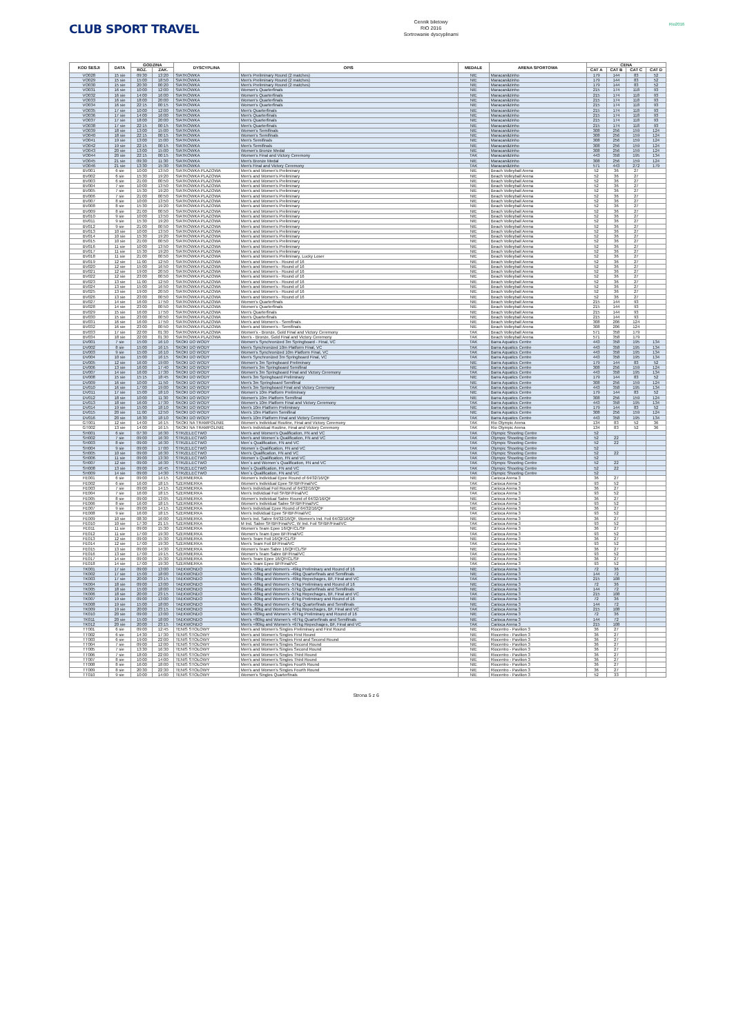CLUB SPORT TRAVEL
Cennik biletowy
RIO 2016
Sortrowanie dyscyplinami
Rio2016
| KOD SESJI | DATA | GODZINA | | DYSCYPLINA | OPIS | MEDALE | ARENA SPORTOWA | CENA | | | |
| --- | --- | --- | --- | --- | --- | --- | --- | --- | --- | --- | --- |
| | | ROZ. | ZAK. | | | | | CAT A | CAT B | CAT C | CAT D |
| VO028 | 15 sie | 09:30 | 13:20 | SIATKÓWKA | Men's Preliminary Round (2 matches) | NIE | Maracanãzinho | 179 | 144 | 83 | 52 |
| VO029 | 15 sie | 15:00 | 18:50 | SIATKÓWKA | Men's Preliminary Round (2 matches) | NIE | Maracanãzinho | 179 | 144 | 83 | 52 |
| VO030 | 15 sie | 20:30 | 00:20 | SIATKÓWKA | Men's Preliminary Round (2 matches) | NIE | Maracanãzinho | 179 | 144 | 83 | 52 |
| VO031 | 16 sie | 10:00 | 12:00 | SIATKÓWKA | Women's Quarterfinals | NIE | Maracanãzinho | 215 | 174 | 118 | 93 |
| VO032 | 16 sie | 14:00 | 16:00 | SIATKÓWKA | Women's Quarterfinals | NIE | Maracanãzinho | 215 | 174 | 118 | 93 |
| VO033 | 16 sie | 18:00 | 20:00 | SIATKÓWKA | Women's Quarterfinals | NIE | Maracanãzinho | 215 | 174 | 118 | 93 |
| VO034 | 16 sie | 22:15 | 00:15 | SIATKÓWKA | Women's Quarterfinals | NIE | Maracanãzinho | 215 | 174 | 118 | 93 |
| VO035 | 17 sie | 10:00 | 12:00 | SIATKÓWKA | Men's Quarterfinals | NIE | Maracanãzinho | 215 | 174 | 118 | 93 |
| VO036 | 17 sie | 14:00 | 16:00 | SIATKÓWKA | Men's Quarterfinals | NIE | Maracanãzinho | 215 | 174 | 118 | 93 |
| VO037 | 17 sie | 18:00 | 20:00 | SIATKÓWKA | Men's Quarterfinals | NIE | Maracanãzinho | 215 | 174 | 118 | 93 |
| VO038 | 17 sie | 22:15 | 00:15 | SIATKÓWKA | Men's Quarterfinals | NIE | Maracanãzinho | 215 | 174 | 118 | 93 |
| VO039 | 18 sie | 13:00 | 15:00 | SIATKÓWKA | Women's Semifinals | NIE | Maracanãzinho | 308 | 256 | 159 | 124 |
| VO040 | 18 sie | 22:15 | 00:15 | SIATKÓWKA | Women's Semifinals | NIE | Maracanãzinho | 308 | 256 | 159 | 124 |
| VO041 | 19 sie | 13:00 | 15:00 | SIATKÓWKA | Men's Semifinals | NIE | Maracanãzinho | 308 | 256 | 159 | 124 |
| VO042 | 19 sie | 22:15 | 00:15 | SIATKÓWKA | Men's Semifinals | NIE | Maracanãzinho | 308 | 256 | 159 | 124 |
| VO043 | 20 sie | 13:00 | 15:00 | SIATKÓWKA | Women's Bronze Medal | NIE | Maracanãzinho | 308 | 256 | 159 | 124 |
| VO044 | 20 sie | 22:15 | 00:15 | SIATKÓWKA | Women's Final and Victory Ceremony | TAK | Maracanãzinho | 443 | 358 | 195 | 134 |
| VO045 | 21 sie | 09:30 | 11:30 | SIATKÓWKA | Men's Bronze Medal | NIE | Maracanãzinho | 308 | 256 | 159 | 124 |
| VO046 | 21 sie | 13:30 | 15:30 | SIATKÓWKA | Men's Final and Victory Ceremony | TAK | Maracanãzinho | 571 | 443 | 272 | 179 |
| BV001 | 6 sie | 10:00 | 13:50 | SIATKÓWKA PLAŻOWA | Men's and Women's Preliminary | NIE | Beach Volleyball Arena | 52 | 36 | 27 | |
| BV002 | 6 sie | 15:30 | 19:20 | SIATKÓWKA PLAŻOWA | Men's and Women's Preliminary | NIE | Beach Volleyball Arena | 52 | 36 | 27 | |
| BV003 | 6 sie | 21:00 | 00:50 | SIATKÓWKA PLAŻOWA | Men's and Women's Preliminary | NIE | Beach Volleyball Arena | 52 | 36 | 27 | |
| BV004 | 7 sie | 10:00 | 13:50 | SIATKÓWKA PLAŻOWA | Men's and Women's Preliminary | NIE | Beach Volleyball Arena | 52 | 36 | 27 | |
| BV005 | 7 sie | 15:30 | 19:20 | SIATKÓWKA PLAŻOWA | Men's and Women's Preliminary | NIE | Beach Volleyball Arena | 52 | 36 | 27 | |
| BV006 | 7 sie | 21:00 | 00:50 | SIATKÓWKA PLAŻOWA | Men's and Women's Preliminary | NIE | Beach Volleyball Arena | 52 | 36 | 27 | |
| BV007 | 8 sie | 10:00 | 13:50 | SIATKÓWKA PLAŻOWA | Men's and Women's Preliminary | NIE | Beach Volleyball Arena | 52 | 36 | 27 | |
| BV008 | 8 sie | 15:30 | 19:20 | SIATKÓWKA PLAŻOWA | Men's and Women's Preliminary | NIE | Beach Volleyball Arena | 52 | 36 | 27 | |
| BV009 | 8 sie | 21:00 | 00:50 | SIATKÓWKA PLAŻOWA | Men's and Women's Preliminary | NIE | Beach Volleyball Arena | 52 | 36 | 27 | |
| BV010 | 9 sie | 10:00 | 13:50 | SIATKÓWKA PLAŻOWA | Men's and Women's Preliminary | NIE | Beach Volleyball Arena | 52 | 36 | 27 | |
| BV011 | 9 sie | 15:30 | 19:20 | SIATKÓWKA PLAŻOWA | Men's and Women's Preliminary | NIE | Beach Volleyball Arena | 52 | 36 | 27 | |
| BV012 | 9 sie | 21:00 | 00:50 | SIATKÓWKA PLAŻOWA | Men's and Women's Preliminary | NIE | Beach Volleyball Arena | 52 | 36 | 27 | |
| BV013 | 10 sie | 10:00 | 13:50 | SIATKÓWKA PLAŻOWA | Men's and Women's Preliminary | NIE | Beach Volleyball Arena | 52 | 36 | 27 | |
| BV014 | 10 sie | 15:30 | 19:20 | SIATKÓWKA PLAŻOWA | Men's and Women's Preliminary | NIE | Beach Volleyball Arena | 52 | 36 | 27 | |
| BV015 | 10 sie | 21:00 | 00:50 | SIATKÓWKA PLAŻOWA | Men's and Women's Preliminary | NIE | Beach Volleyball Arena | 52 | 36 | 27 | |
| BV016 | 11 sie | 10:00 | 13:50 | SIATKÓWKA PLAŻOWA | Men's and Women's Preliminary | NIE | Beach Volleyball Arena | 52 | 36 | 27 | |
| BV017 | 11 sie | 15:30 | 19:20 | SIATKÓWKA PLAŻOWA | Men's and Women's Preliminary | NIE | Beach Volleyball Arena | 52 | 36 | 27 | |
| BV018 | 11 sie | 21:00 | 00:50 | SIATKÓWKA PLAŻOWA | Men's and Women's Preliminary, Lucky Loser | NIE | Beach Volleyball Arena | 52 | 36 | 27 | |
| BV019 | 12 sie | 11:00 | 12:50 | SIATKÓWKA PLAŻOWA | Men's and Women's - Round of 16 | NIE | Beach Volleyball Arena | 52 | 36 | 27 | |
| BV020 | 12 sie | 15:00 | 16:50 | SIATKÓWKA PLAŻOWA | Men's and Women's - Round of 16 | NIE | Beach Volleyball Arena | 52 | 36 | 27 | |
| BV021 | 12 sie | 19:00 | 20:50 | SIATKÓWKA PLAŻOWA | Men's and Women's - Round of 16 | NIE | Beach Volleyball Arena | 52 | 36 | 27 | |
| BV022 | 12 sie | 23:00 | 00:50 | SIATKÓWKA PLAŻOWA | Men's and Women's - Round of 16 | NIE | Beach Volleyball Arena | 52 | 36 | 27 | |
| BV023 | 13 sie | 11:00 | 12:50 | SIATKÓWKA PLAŻOWA | Men's and Women's - Round of 16 | NIE | Beach Volleyball Arena | 52 | 36 | 27 | |
| BV024 | 13 sie | 15:00 | 16:50 | SIATKÓWKA PLAŻOWA | Men's and Women's - Round of 16 | NIE | Beach Volleyball Arena | 52 | 36 | 27 | |
| BV025 | 13 sie | 19:00 | 20:50 | SIATKÓWKA PLAŻOWA | Men's and Women's - Round of 16 | NIE | Beach Volleyball Arena | 52 | 36 | 27 | |
| BV026 | 13 sie | 23:00 | 00:50 | SIATKÓWKA PLAŻOWA | Men's and Women's - Round of 16 | NIE | Beach Volleyball Arena | 52 | 36 | 27 | |
| BV027 | 14 sie | 16:00 | 17:50 | SIATKÓWKA PLAŻOWA | Women's Quarterfinals | NIE | Beach Volleyball Arena | 215 | 144 | 93 | |
| BV028 | 14 sie | 23:00 | 00:50 | SIATKÓWKA PLAŻOWA | Women's Quarterfinals | NIE | Beach Volleyball Arena | 215 | 144 | 93 | |
| BV029 | 15 sie | 16:00 | 17:50 | SIATKÓWKA PLAŻOWA | Men's Quarterfinals | NIE | Beach Volleyball Arena | 215 | 144 | 93 | |
| BV030 | 15 sie | 23:00 | 00:50 | SIATKÓWKA PLAŻOWA | Men's Quarterfinals | NIE | Beach Volleyball Arena | 215 | 144 | 93 | |
| BV031 | 16 sie | 16:00 | 17:50 | SIATKÓWKA PLAŻOWA | Men's and Women's - Semifinals | NIE | Beach Volleyball Arena | 308 | 206 | 124 | |
| BV032 | 16 sie | 23:00 | 00:50 | SIATKÓWKA PLAŻOWA | Men's and Women's - Semifinals | NIE | Beach Volleyball Arena | 308 | 206 | 124 | |
| BV033 | 17 sie | 22:00 | 01:30 | SIATKÓWKA PLAŻOWA | Women's - Bronze, Gold Final and Victory Ceremony | TAK | Beach Volleyball Arena | 571 | 358 | 179 | |
| BV034 | 18 sie | 22:00 | 01:30 | SIATKÓWKA PLAŻOWA | Men's - Bronze, Gold Final and Victory Ceremony | TAK | Beach Volleyball Arena | 571 | 358 | 179 | |
| DV001 | 7 sie | 15:00 | 16:10 | SKOKI DO WODY | Women's Synchronized 3m Springboard - Final, VC | TAK | Barra Aquatics Centre | 443 | 358 | 195 | 134 |
| DV002 | 8 sie | 15:00 | 16:15 | SKOKI DO WODY | Men's Synchronized 10m Platform Final, VC | TAK | Barra Aquatics Centre | 443 | 358 | 195 | 134 |
| DV003 | 9 sie | 15:00 | 16:10 | SKOKI DO WODY | Women's Synchronized 10m Platform Final, VC | TAK | Barra Aquatics Centre | 443 | 358 | 195 | 134 |
| DV004 | 10 sie | 15:00 | 16:15 | SKOKI DO WODY | Men's Synchronized 3m Springboard Final, VC | TAK | Barra Aquatics Centre | 443 | 358 | 195 | 134 |
| DV005 | 12 sie | 16:00 | 19:00 | SKOKI DO WODY | Women's 3m Springboard Preliminary | NIE | Barra Aquatics Centre | 179 | 144 | 83 | 52 |
| DV006 | 13 sie | 16:00 | 17:40 | SKOKI DO WODY | Women's 3m Springboard Semifinal | NIE | Barra Aquatics Centre | 308 | 256 | 159 | 124 |
| DV007 | 14 sie | 16:00 | 17:30 | SKOKI DO WODY | Women's 3m Springboard Final and Victory Ceremony | TAK | Barra Aquatics Centre | 443 | 358 | 195 | 134 |
| DV008 | 15 sie | 15:15 | 18:45 | SKOKI DO WODY | Men's 3m Springboard Preliminary | NIE | Barra Aquatics Centre | 179 | 144 | 83 | 52 |
| DV009 | 16 sie | 10:00 | 11:50 | SKOKI DO WODY | Men's 3m Springboard Semifinal | NIE | Barra Aquatics Centre | 308 | 256 | 159 | 124 |
| DV010 | 16 sie | 17:00 | 19:00 | SKOKI DO WODY | Men's 3m Springboard Final and Victory Ceremony | TAK | Barra Aquatics Centre | 443 | 358 | 195 | 134 |
| DV011 | 17 sie | 15:00 | 18:10 | SKOKI DO WODY | Women's 10m Platform Preliminary | NIE | Barra Aquatics Centre | 179 | 144 | 83 | 52 |
| DV012 | 18 sie | 10:00 | 11:30 | SKOKI DO WODY | Women's 10m Platform Semifinal | NIE | Barra Aquatics Centre | 308 | 256 | 159 | 124 |
| DV013 | 18 sie | 16:00 | 17:30 | SKOKI DO WODY | Women's 10m Platform Final and Victory Ceremony | TAK | Barra Aquatics Centre | 443 | 358 | 195 | 134 |
| DV014 | 19 sie | 15:00 | 18:10 | SKOKI DO WODY | Men's 10m Platform Preliminary | NIE | Barra Aquatics Centre | 179 | 144 | 83 | 52 |
| DV015 | 20 sie | 11:00 | 12:50 | SKOKI DO WODY | Men's 10m Platform Semifinal | NIE | Barra Aquatics Centre | 308 | 256 | 159 | 124 |
| DV016 | 20 sie | 16:30 | 18:10 | SKOKI DO WODY | Men's 10m Platform Final and Victory Ceremony | TAK | Barra Aquatics Centre | 443 | 358 | 195 | 134 |
| GT001 | 12 sie | 14:00 | 16:15 | SKOKI NA TRAMPOLINIE | Women's Individual Routine, Final and Victory Ceremony | TAK | Rio Olympic Arena | 134 | 83 | 52 | 36 |
| GT002 | 13 sie | 14:00 | 16:15 | SKOKI NA TRAMPOLINIE | Men's Individual Routine, Final and Victory Ceremony | TAK | Rio Olympic Arena | 134 | 83 | 52 | 36 |
| SH001 | 6 sie | 07:30 | 16:30 | STRZELECTWO | Men's and Women's Qualification, FN and VC | TAK | Olympic Shooting Centre | 52 | | | |
| SH002 | 7 sie | 09:00 | 16:30 | STRZELECTWO | Men's and Women´s Qualification, FN and VC | TAK | Olympic Shooting Centre | 52 | 22 | | |
| SH003 | 8 sie | 09:00 | 16:30 | STRZELECTWO | Men´s Qualification, FN and VC | TAK | Olympic Shooting Centre | 52 | 22 | | |
| SH004 | 9 sie | 09:00 | 17:00 | STRZELECTWO | Women´s Qualification, FN and VC | TAK | Olympic Shooting Centre | 52 | | | |
| SH005 | 10 sie | 09:00 | 16:30 | STRZELECTWO | Men's Qualification, FN and VC | TAK | Olympic Shooting Centre | 52 | 22 | | |
| SH006 | 11 sie | 09:00 | 13:30 | STRZELECTWO | Women´s Qualification, FN and VC | TAK | Olympic Shooting Centre | 52 | | | |
| SH007 | 12 sie | 09:00 | 16:30 | STRZELECTWO | Men´s and Women´s Qualification, FN and VC | TAK | Olympic Shooting Centre | 52 | 22 | | |
| SH008 | 13 sie | 09:00 | 16:45 | STRZELECTWO | Men´s Qualification, FN and VC | TAK | Olympic Shooting Centre | 52 | 22 | | |
| SH009 | 14 sie | 09:00 | 14:30 | STRZELECTWO | Men´s Qualification, FN and VC | TAK | Olympic Shooting Centre | 52 | | | |
| FE001 | 6 sie | 09:00 | 14:15 | SZERMIERKA | Women's Individual Epee Round of 64/32/16/QF | NIE | Carioca Arena 3 | 36 | 27 | | |
| FE002 | 6 sie | 16:00 | 18:15 | SZERMIERKA | Women's Individual Epee SF/BF/Final/VC | TAK | Carioca Arena 3 | 93 | 52 | | |
| FE003 | 7 sie | 09:00 | 14:15 | SZERMIERKA | Men's Individual Foil Round of 64/32/16/QF | NIE | Carioca Arena 3 | 36 | 27 | | |
| FE004 | 7 sie | 16:00 | 18:15 | SZERMIERKA | Men's Individual Foil SF/BF/Final/VC | TAK | Carioca Arena 3 | 93 | 52 | | |
| FE005 | 8 sie | 09:00 | 13:05 | SZERMIERKA | Women's Individual Sabre Round of 64/32/16/QF | NIE | Carioca Arena 3 | 36 | 27 | | |
| FE006 | 8 sie | 16:00 | 18:15 | SZERMIERKA | Women's Individual Sabre SF/BF/Final/VC | TAK | Carioca Arena 3 | 93 | 52 | | |
| FE007 | 9 sie | 09:00 | 14:15 | SZERMIERKA | Men's Individual Epee Round of 64/32/16/QF | NIE | Carioca Arena 3 | 36 | 27 | | |
| FE008 | 9 sie | 16:00 | 18:15 | SZERMIERKA | Men's Individual Epee SF/BF/Final/VC | TAK | Carioca Arena 3 | 93 | 52 | | |
| FE009 | 10 sie | 08:30 | 16:00 | SZERMIERKA | Men's Ind. Sabre 64/32/16/QF, Women's Ind. Foil 64/32/16/QF | NIE | Carioca Arena 3 | 36 | 27 | | |
| FE010 | 10 sie | 17:30 | 21:15 | SZERMIERKA | M Ind. Sabre SF/BF/Final/VC, W Ind. Foil SF/BF/Final/VC | TAK | Carioca Arena 3 | 93 | 52 | | |
| FE011 | 11 sie | 09:00 | 15:30 | SZERMIERKA | Women's Team Epee 16/QF/CL/SF | NIE | Carioca Arena 3 | 36 | 27 | | |
| FE012 | 11 sie | 17:00 | 19:30 | SZERMIERKA | Women's Team Epee BF/Final/VC | TAK | Carioca Arena 3 | 93 | 52 | | |
| FE013 | 12 sie | 09:00 | 15:30 | SZERMIERKA | Men's Team Foil 16/QF/CL/SF | NIE | Carioca Arena 3 | 36 | 27 | | |
| FE014 | 12 sie | 17:00 | 19:30 | SZERMIERKA | Men's Team Foil BF/Final/VC | TAK | Carioca Arena 3 | 93 | 52 | | |
| FE015 | 13 sie | 09:00 | 14:30 | SZERMIERKA | Women's Team Sabre 16/QF/CL/SF | NIE | Carioca Arena 3 | 36 | 27 | | |
| FE016 | 13 sie | 17:00 | 19:15 | SZERMIERKA | Women's Team Sabre BF/Final/VC | TAK | Carioca Arena 3 | 93 | 52 | | |
| FE017 | 14 sie | 09:00 | 15:30 | SZERMIERKA | Men's Team Epee 16/QF/CL/SF | NIE | Carioca Arena 3 | 36 | 27 | | |
| FE018 | 14 sie | 17:00 | 19:30 | SZERMIERKA | Men's Team Epee BF/Final/VC | TAK | Carioca Arena 3 | 93 | 52 | | |
| TK001 | 17 sie | 09:00 | 13:00 | TAEKWONDO | Men's -58kg and Women's -49kg Preliminary and Round of 16 | NIE | Carioca Arena 3 | 72 | 36 | | |
| TK002 | 17 sie | 15:00 | 18:00 | TAEKWONDO | Men's -58kg and Women's -49kg Quarterfinals and Semifinals | NIE | Carioca Arena 3 | 144 | 72 | | |
| TK003 | 17 sie | 20:00 | 23:15 | TAEKWONDO | Men's -58kg and Women's -49kg Repechages, BF, Final and VC | TAK | Carioca Arena 3 | 215 | 108 | | |
| TK004 | 18 sie | 09:00 | 13:00 | TAEKWONDO | Men's -68kg and Women's -57kg Preliminary and Round of 16 | NIE | Carioca Arena 3 | 72 | 36 | | |
| TK005 | 18 sie | 15:00 | 18:00 | TAEKWONDO | Men's -68kg and Women's -57kg Quarterfinals and Semifinals | NIE | Carioca Arena 3 | 144 | 72 | | |
| TK006 | 18 sie | 20:00 | 23:15 | TAEKWONDO | Men's -68kg and Women's -57kg Repechages, BF, Final and VC | TAK | Carioca Arena 3 | 215 | 108 | | |
| TK007 | 19 sie | 09:00 | 13:00 | TAEKWONDO | Men's -80kg and Women's -67kg Preliminary and Round of 16 | NIE | Carioca Arena 3 | 72 | 36 | | |
| TK008 | 19 sie | 15:00 | 18:00 | TAEKWONDO | Men's -80kg and Women's -67kg Quarterfinals and Semifinals | NIE | Carioca Arena 3 | 144 | 72 | | |
| TK009 | 19 sie | 20:00 | 23:15 | TAEKWONDO | Men's -80kg and Women's -67kg Repechages, BF, Final and VC | TAK | Carioca Arena 3 | 215 | 108 | | |
| TK010 | 20 sie | 09:00 | 13:00 | TAEKWONDO | Men's +80kg and Women's +67kg Preliminary and Round of 16 | NIE | Carioca Arena 3 | 72 | 36 | | |
| TK011 | 20 sie | 15:00 | 18:00 | TAEKWONDO | Men's +80kg and Women's +67kg Quarterfinals and Semifinals | NIE | Carioca Arena 3 | 144 | 72 | | |
| TK012 | 20 sie | 20:00 | 23:15 | TAEKWONDO | Men's +80kg and Women's +67kg Repechages, BF, Final and VC | TAK | Carioca Arena 3 | 215 | 108 | | |
| TT001 | 6 sie | 09:00 | 12:45 | TENIS STOŁOWY | Men's and Women's Singles Preliminary and First Round | NIE | Riocentro - Pavilion 3 | 36 | 27 | | |
| TT002 | 6 sie | 14:30 | 17:30 | TENIS STOŁOWY | Men's and Women's Singles First Round | NIE | Riocentro - Pavilion 3 | 36 | 27 | | |
| TT003 | 6 sie | 19:00 | 22:00 | TENIS STOŁOWY | Men's and Women's Singles First and Second Round | NIE | Riocentro - Pavilion 3 | 36 | 27 | | |
| TT004 | 7 sie | 09:00 | 12:00 | TENIS STOŁOWY | Men's and Women's Singles Second Round | NIE | Riocentro - Pavilion 3 | 36 | 27 | | |
| TT005 | 7 sie | 13:30 | 16:30 | TENIS STOŁOWY | Men's and Women's Singles Second Round | NIE | Riocentro - Pavilion 3 | 36 | 27 | | |
| TT006 | 7 sie | 18:00 | 22:00 | TENIS STOŁOWY | Men's and Women's Singles Third Round | NIE | Riocentro - Pavilion 3 | 36 | 27 | | |
| TT007 | 8 sie | 10:00 | 14:00 | TENIS STOŁOWY | Men's and Women's Singles Third Round | NIE | Riocentro - Pavilion 3 | 36 | 27 | | |
| TT008 | 8 sie | 16:00 | 18:00 | TENIS STOŁOWY | Men's and Women's Singles Fourth Round | NIE | Riocentro - Pavilion 3 | 36 | 27 | | |
| TT009 | 8 sie | 20:30 | 22:30 | TENIS STOŁOWY | Men's and Women's Singles Fourth Round | NIE | Riocentro - Pavilion 3 | 36 | 27 | | |
| TT010 | 9 sie | 10:00 | 14:00 | TENIS STOŁOWY | Women's Singles Quarterfinals | NIE | Riocentro - Pavilion 3 | 52 | 33 | | |
Strona 5 z 6